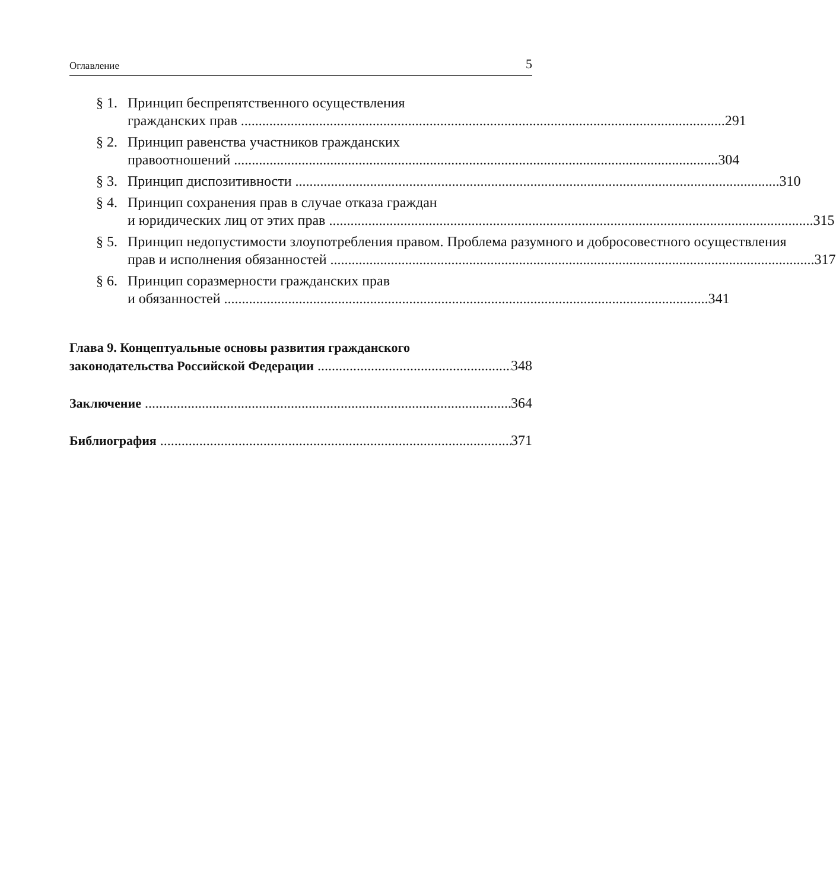Оглавление 5
§ 1.
Принцип беспрепятственного осуществления
гражданских прав 291
§ 2.
Принцип равенства участников гражданских
правоотношений 304
§ 3.
Принцип диспозитивности 310
§ 4.
Принцип сохранения прав в случае отказа граждан
и юридических лиц от этих прав 315
§ 5.
Принцип недопустимости злоупотребления правом. Проблема разумного и добросовестного осуществления
прав и исполнения обязанностей 317
§ 6.
Принцип соразмерности гражданских прав
и обязанностей 341
Глава 9. Концептуальные основы развития гражданского
законодательства Российской Федерации 348
Заключение 364
Библиография 371